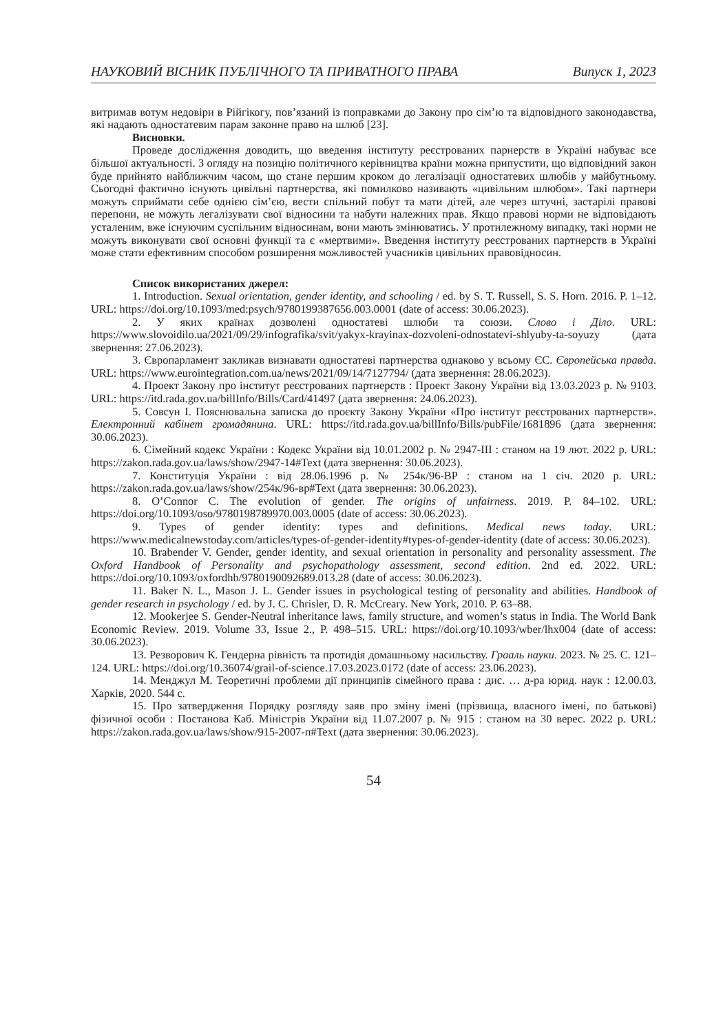НАУКОВИЙ ВІСНИК ПУБЛІЧНОГО ТА ПРИВАТНОГО ПРАВА Випуск 1, 2023
витримав вотум недовіри в Рійгікогу, пов’язаний із поправками до Закону про сім’ю та відповідного законодавства, які надають одностатевим парам законне право на шлюб [23].
Висновки.
Проведе дослідження доводить, що введення інституту реєстрованих парнерств в Україні набуває все більшої актуальності. З огляду на позицію політичного керівництва країни можна припустити, що відповідний закон буде прийнято найближчим часом, що стане першим кроком до легалізації одностатевих шлюбів у майбутньому. Сьогодні фактично існують цивільні партнерства, які помилково називають «цивільним шлюбом». Такі партнери можуть сприймати себе однією сім’єю, вести спільний побут та мати дітей, але через штучні, застарілі правові перепони, не можуть легалізувати свої відносини та набути належних прав. Якщо правові норми не відповідають усталеним, вже існуючим суспільним відносинам, вони мають змінюватись. У протилежному випадку, такі норми не можуть виконувати свої основні функції та є «мертвими». Введення інституту реєстрованих партнерств в Україні може стати ефективним способом розширення можливостей учасників цивільних правовідносин.
Список використаних джерел:
1. Introduction. Sexual orientation, gender identity, and schooling / ed. by S. T. Russell, S. S. Horn. 2016. P. 1–12. URL: https://doi.org/10.1093/med:psych/9780199387656.003.0001 (date of access: 30.06.2023).
2. У яких країнах дозволені одностатеві шлюби та союзи. Слово і Діло. URL: https://www.slovoidilo.ua/2021/09/29/infografika/svit/yakyx-krayinax-dozvoleni-odnostatevi-shlyuby-ta-soyuzy (дата звернення: 27.06.2023).
3. Європарламент закликав визнавати одностатеві партнерства однаково у всьому ЄС. Європейська правда. URL: https://www.eurointegration.com.ua/news/2021/09/14/7127794/ (дата звернення: 28.06.2023).
4. Проект Закону про інститут реєстрованих партнерств : Проект Закону України від 13.03.2023 р. № 9103. URL: https://itd.rada.gov.ua/billInfo/Bills/Card/41497 (дата звернення: 24.06.2023).
5. Совсун І. Пояснювальна записка до проєкту Закону України «Про інститут реєстрованих партнерств». Електронний кабінет громадянина. URL: https://itd.rada.gov.ua/billInfo/Bills/pubFile/1681896 (дата звернення: 30.06.2023).
6. Сімейний кодекс України : Кодекс України від 10.01.2002 р. № 2947-III : станом на 19 лют. 2022 р. URL: https://zakon.rada.gov.ua/laws/show/2947-14#Text (дата звернення: 30.06.2023).
7. Конституція України : від 28.06.1996 р. № 254к/96-ВР : станом на 1 січ. 2020 р. URL: https://zakon.rada.gov.ua/laws/show/254к/96-вр#Text (дата звернення: 30.06.2023).
8. O’Connor C. The evolution of gender. The origins of unfairness. 2019. P. 84–102. URL: https://doi.org/10.1093/oso/9780198789970.003.0005 (date of access: 30.06.2023).
9. Types of gender identity: types and definitions. Medical news today. URL: https://www.medicalnewstoday.com/articles/types-of-gender-identity#types-of-gender-identity (date of access: 30.06.2023).
10. Brabender V. Gender, gender identity, and sexual orientation in personality and personality assessment. The Oxford Handbook of Personality and psychopathology assessment, second edition. 2nd ed. 2022. URL: https://doi.org/10.1093/oxfordhb/9780190092689.013.28 (date of access: 30.06.2023).
11. Baker N. L., Mason J. L. Gender issues in psychological testing of personality and abilities. Handbook of gender research in psychology / ed. by J. C. Chrisler, D. R. McCreary. New York, 2010. P. 63–88.
12. Mookerjee S. Gender-Neutral inheritance laws, family structure, and women’s status in India. The World Bank Economic Review. 2019. Volume 33, Issue 2., P. 498–515. URL: https://doi.org/10.1093/wber/lhx004 (date of access: 30.06.2023).
13. Резворович К. Гендерна рівність та протидія домашньому насильству. Грааль науки. 2023. № 25. С. 121–124. URL: https://doi.org/10.36074/grail-of-science.17.03.2023.0172 (date of access: 23.06.2023).
14. Менджул М. Теоретичні проблеми дії принципів сімейного права : дис. … д-ра юрид. наук : 12.00.03. Харків, 2020. 544 с.
15. Про затвердження Порядку розгляду заяв про зміну імені (прізвища, власного імені, по батькові) фізичної особи : Постанова Каб. Міністрів України від 11.07.2007 р. № 915 : станом на 30 верес. 2022 р. URL: https://zakon.rada.gov.ua/laws/show/915-2007-п#Text (дата звернення: 30.06.2023).
54